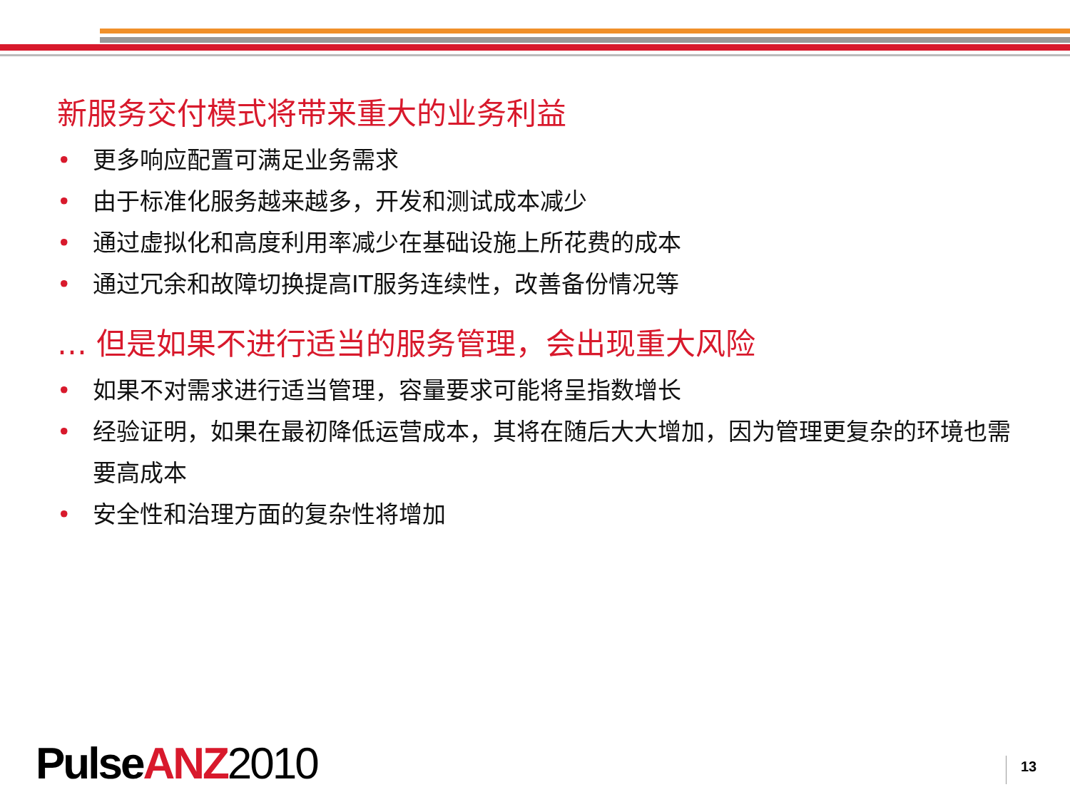新服务交付模式将带来重大的业务利益
• 更多响应配置可满足业务需求
• 由于标准化服务越来越多，开发和测试成本减少
• 通过虚拟化和高度利用率减少在基础设施上所花费的成本
• 通过冗余和故障切换提高IT服务连续性，改善备份情况等
… 但是如果不进行适当的服务管理，会出现重大风险
• 如果不对需求进行适当管理，容量要求可能将呈指数增长
• 经验证明，如果在最初降低运营成本，其将在随后大大增加，因为管理更复杂的环境也需要高成本
• 安全性和治理方面的复杂性将增加
Pulse ANZ 2010 13